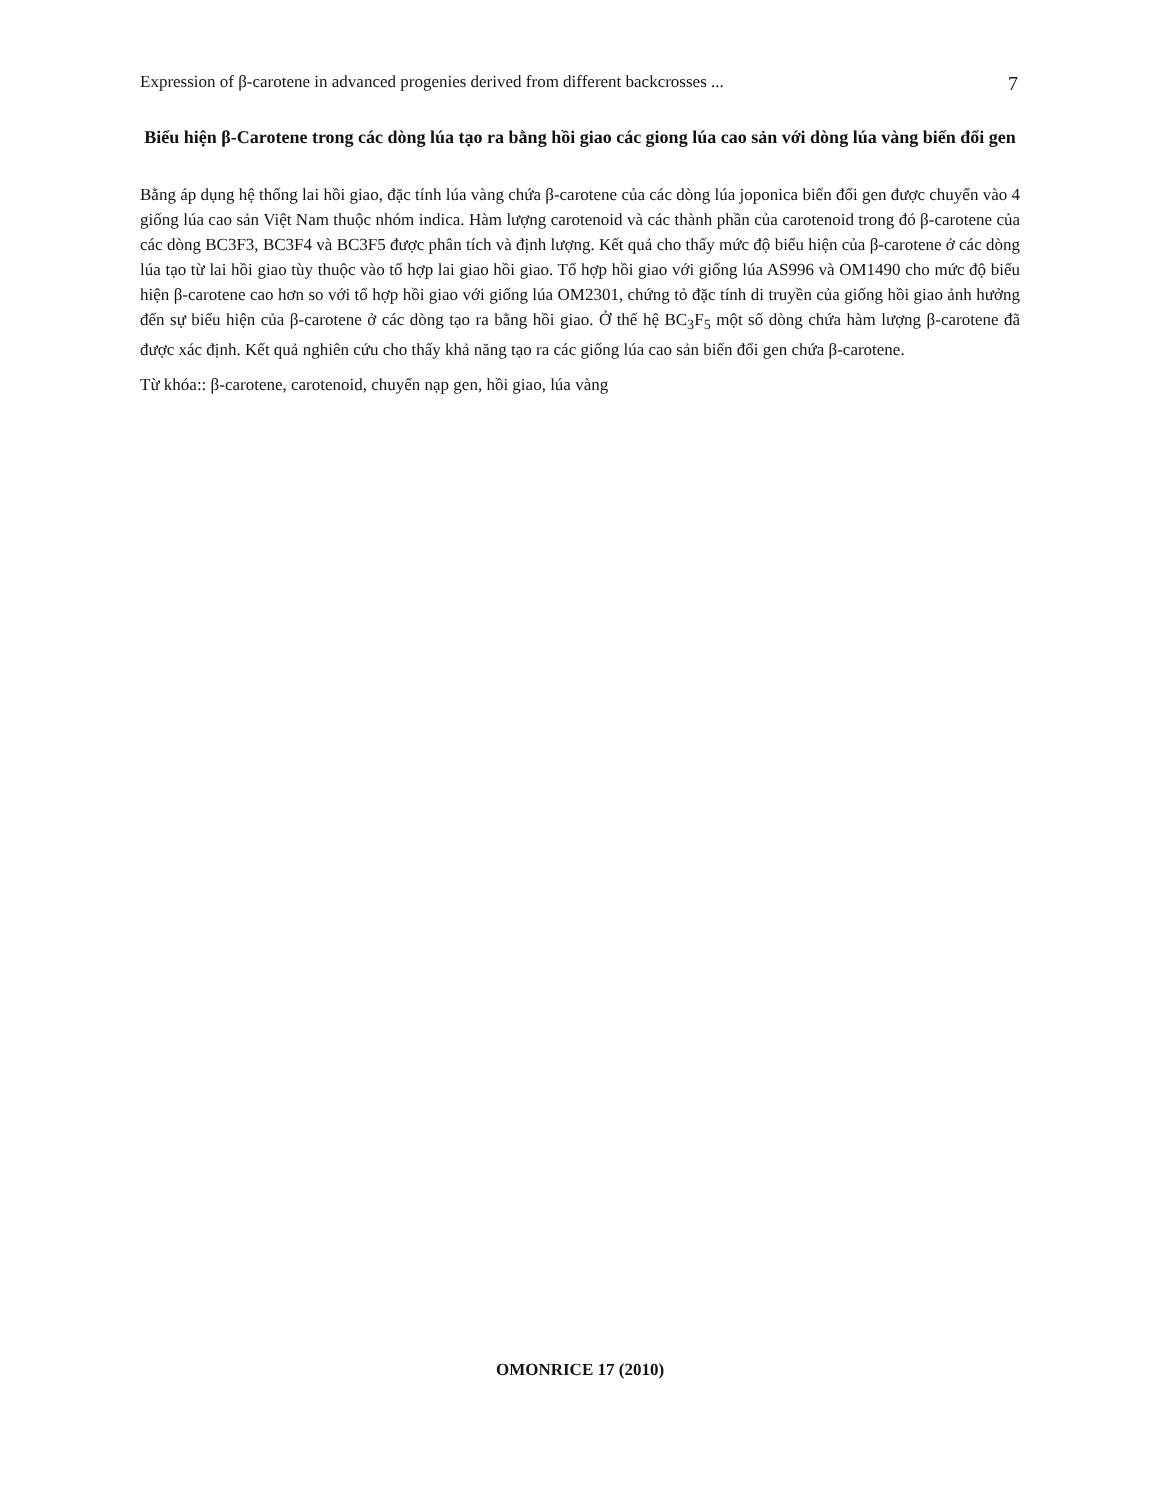Expression of β-carotene in advanced progenies derived from different backcrosses ... 7
Biểu hiện β-Carotene trong các dòng lúa tạo ra bằng hồi giao các giong lúa cao sản với dòng lúa vàng biến đổi gen
Bằng áp dụng hệ thống lai hồi giao, đặc tính lúa vàng chứa β-carotene của các dòng lúa joponica biến đổi gen được chuyển vào 4 giống lúa cao sản Việt Nam thuộc nhóm indica. Hàm lượng carotenoid và các thành phần của carotenoid trong đó β-carotene của các dòng BC3F3, BC3F4 và BC3F5 được phân tích và định lượng. Kết quả cho thấy mức độ biểu hiện của β-carotene ở các dòng lúa tạo từ lai hồi giao tùy thuộc vào tổ hợp lai giao hồi giao. Tổ hợp hồi giao với giống lúa AS996 và OM1490 cho mức độ biểu hiện β-carotene cao hơn so với tổ hợp hồi giao với giống lúa OM2301, chứng tỏ đặc tính di truyền của giống hồi giao ảnh hưởng đến sự biểu hiện của β-carotene ở các dòng tạo ra bằng hồi giao. Ở thế hệ BC<sub>3</sub>F<sub>5</sub> một số dòng chứa hàm lượng β-carotene đã được xác định. Kết quả nghiên cứu cho thấy khả năng tạo ra các giống lúa cao sản biến đổi gen chứa β-carotene.
Từ khóa:: β-carotene, carotenoid, chuyển nạp gen, hồi giao, lúa vàng
OMONRICE 17 (2010)